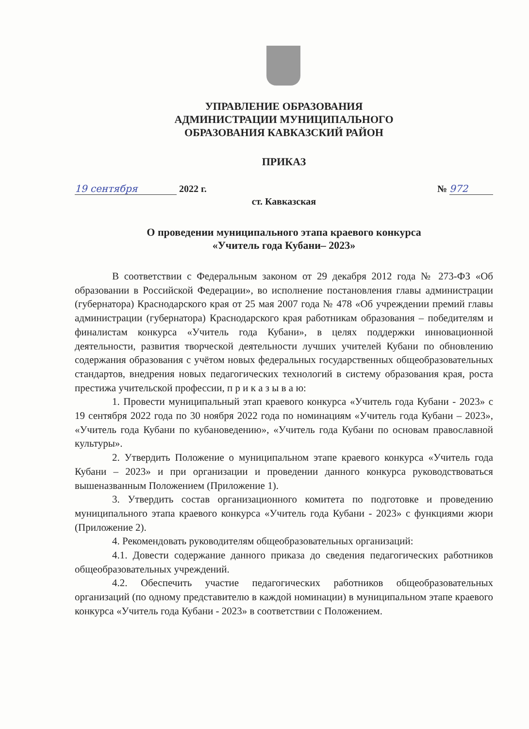УПРАВЛЕНИЕ ОБРАЗОВАНИЯ
АДМИНИСТРАЦИИ МУНИЦИПАЛЬНОГО
ОБРАЗОВАНИЯ КАВКАЗСКИЙ РАЙОН
ПРИКАЗ
19 сентября 2022 г. № 972
ст. Кавказская
О проведении муниципального этапа краевого конкурса
«Учитель года Кубани– 2023»
В соответствии с Федеральным законом от 29 декабря 2012 года № 273-ФЗ «Об образовании в Российской Федерации», во исполнение постановления главы администрации (губернатора) Краснодарского края от 25 мая 2007 года № 478 «Об учреждении премий главы администрации (губернатора) Краснодарского края работникам образования – победителям и финалистам конкурса «Учитель года Кубани», в целях поддержки инновационной деятельности, развития творческой деятельности лучших учителей Кубани по обновлению содержания образования с учётом новых федеральных государственных общеобразовательных стандартов, внедрения новых педагогических технологий в систему образования края, роста престижа учительской профессии, п р и к а з ы в а ю:
1. Провести муниципальный этап краевого конкурса «Учитель года Кубани - 2023» с 19 сентября 2022 года по 30 ноября 2022 года по номинациям «Учитель года Кубани – 2023», «Учитель года Кубани по кубановедению», «Учитель года Кубани по основам православной культуры».
2. Утвердить Положение о муниципальном этапе краевого конкурса «Учитель года Кубани – 2023» и при организации и проведении данного конкурса руководствоваться вышеназванным Положением (Приложение 1).
3. Утвердить состав организационного комитета по подготовке и проведению муниципального этапа краевого конкурса «Учитель года Кубани - 2023» с функциями жюри (Приложение 2).
4. Рекомендовать руководителям общеобразовательных организаций:
4.1. Довести содержание данного приказа до сведения педагогических работников общеобразовательных учреждений.
4.2. Обеспечить участие педагогических работников общеобразовательных организаций (по одному представителю в каждой номинации) в муниципальном этапе краевого конкурса «Учитель года Кубани - 2023» в соответствии с Положением.